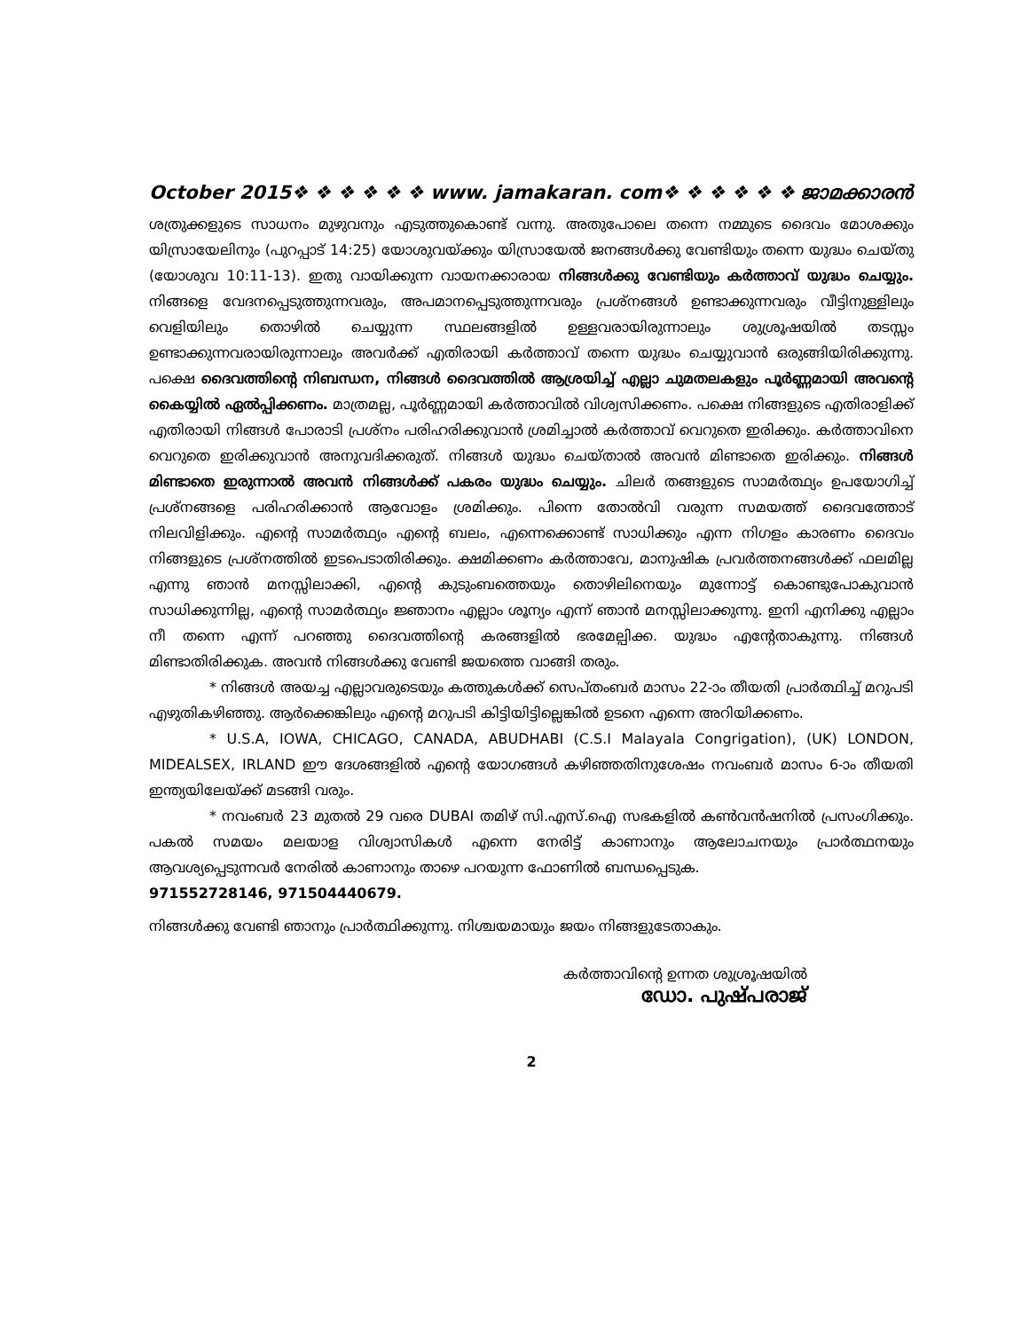October 2015❖ ❖ ❖ ❖ ❖ ❖ www. jamakaran. com❖ ❖ ❖ ❖ ❖ ❖ ജാമക്കാരൻ
ശത്രുക്കളുടെ സാധനം മുഴുവനും എടുത്തുകൊണ്ട് വന്നു. അതുപോലെ തന്നെ നമ്മുടെ ദൈവം മോശക്കും യിസ്രായേലിനും (പുറപ്പാട് 14:25) യോശുവയ്ക്കും യിസ്രായേൽ ജനങ്ങൾക്കു വേണ്ടിയും തന്നെ യുദ്ധം ചെയ്തു (യോശുവ 10:11-13). ഇതു വായിക്കുന്ന വായനക്കാരായ നിങ്ങൾക്കു വേണ്ടിയും കർത്താവ് യുദ്ധം ചെയ്യും. നിങ്ങളെ വേദനപ്പെടുത്തുന്നവരും, അപമാനപ്പെടുത്തുന്നവരും പ്രശ്നങ്ങൾ ഉണ്ടാക്കുന്നവരും വീട്ടിനുള്ളിലും വെളിയിലും തൊഴിൽ ചെയ്യുന്ന സ്ഥലങ്ങളിൽ ഉള്ളവരായിരുന്നാലും ശുശ്രൂഷയിൽ തടസ്സം ഉണ്ടാക്കുന്നവരായിരുന്നാലും അവർക്ക് എതിരായി കർത്താവ് തന്നെ യുദ്ധം ചെയ്യുവാൻ ഒരുങ്ങിയിരിക്കുന്നു. പക്ഷെ ദൈവത്തിന്റെ നിബന്ധന, നിങ്ങൾ ദൈവത്തിൽ ആശ്രയിച്ച് എല്ലാ ചുമതലകളും പൂർണ്ണമായി അവന്റെ കൈയ്യിൽ ഏൽപ്പിക്കണം. മാത്രമല്ല, പൂർണ്ണമായി കർത്താവിൽ വിശ്വസിക്കണം. പക്ഷെ നിങ്ങളുടെ എതിരാളിക്ക് എതിരായി നിങ്ങൾ പോരാടി പ്രശ്നം പരിഹരിക്കുവാൻ ശ്രമിച്ചാൽ കർത്താവ് വെറുതെ ഇരിക്കും. കർത്താവിനെ വെറുതെ ഇരിക്കുവാൻ അനുവദിക്കരുത്. നിങ്ങൾ യുദ്ധം ചെയ്താൽ അവൻ മിണ്ടാതെ ഇരിക്കും. നിങ്ങൾ മിണ്ടാതെ ഇരുന്നാൽ അവൻ നിങ്ങൾക്ക് പകരം യുദ്ധം ചെയ്യും. ചിലർ തങ്ങളുടെ സാമർത്ഥ്യം ഉപയോഗിച്ച് പ്രശ്നങ്ങളെ പരിഹരിക്കാൻ ആവോളം ശ്രമിക്കും. പിന്നെ തോൽവി വരുന്ന സമയത്ത് ദൈവത്തോട് നിലവിളിക്കും. എന്റെ സാമർത്ഥ്യം എന്റെ ബലം, എന്നെക്കൊണ്ട് സാധിക്കും എന്ന നിഗളം കാരണം ദൈവം നിങ്ങളുടെ പ്രശ്നത്തിൽ ഇടപെടാതിരിക്കും. ക്ഷമിക്കണം കർത്താവേ, മാനുഷിക പ്രവർത്തനങ്ങൾക്ക് ഫലമില്ല എന്നു ഞാൻ മനസ്സിലാക്കി, എന്റെ കുടുംബത്തെയും തൊഴിലിനെയും മുന്നോട്ട് കൊണ്ടുപോകുവാൻ സാധിക്കുന്നില്ല, എന്റെ സാമർത്ഥ്യം ജ്ഞാനം എല്ലാം ശൂന്യം എന്ന് ഞാൻ മനസ്സിലാക്കുന്നു. ഇനി എനിക്കു എല്ലാം നീ തന്നെ എന്ന് പറഞ്ഞു ദൈവത്തിന്റെ കരങ്ങളിൽ ഭരമേല്പിക്ക. യുദ്ധം എന്റേതാകുന്നു. നിങ്ങൾ മിണ്ടാതിരിക്കുക. അവൻ നിങ്ങൾക്കു വേണ്ടി ജയത്തെ വാങ്ങി തരും.
* നിങ്ങൾ അയച്ച എല്ലാവരുടെയും കത്തുകൾക്ക് സെപ്തംബർ മാസം 22-ാം തീയതി പ്രാർത്ഥിച്ച് മറുപടി എഴുതികഴിഞ്ഞു. ആർക്കെങ്കിലും എന്റെ മറുപടി കിട്ടിയിട്ടില്ലെങ്കിൽ ഉടനെ എന്നെ അറിയിക്കണം.
* U.S.A, IOWA, CHICAGO, CANADA, ABUDHABI (C.S.I Malayala Congrigation), (UK) LONDON, MIDEALSEX, IRLAND ഈ ദേശങ്ങളിൽ എന്റെ യോഗങ്ങൾ കഴിഞ്ഞതിനുശേഷം നവംബർ മാസം 6-ാം തീയതി ഇന്ത്യയിലേയ്ക്ക് മടങ്ങി വരും.
* നവംബർ 23 മുതൽ 29 വരെ DUBAI തമിഴ് സി.എസ്.ഐ സഭകളിൽ കൺവൻഷനിൽ പ്രസംഗിക്കും. പകൽ സമയം മലയാള വിശ്വാസികൾ എന്നെ നേരിട്ട് കാണാനും ആലോചനയും പ്രാർത്ഥനയും ആവശ്യപ്പെടുന്നവർ നേരിൽ കാണാനും താഴെ പറയുന്ന ഫോണിൽ ബന്ധപ്പെടുക.
971552728146, 971504440679.
നിങ്ങൾക്കു വേണ്ടി ഞാനും പ്രാർത്ഥിക്കുന്നു. നിശ്ചയമായും ജയം നിങ്ങളുടേതാകും.
കർത്താവിന്റെ ഉന്നത ശുശ്രൂഷയിൽ
ഡോ. പുഷ്പരാജ്
2